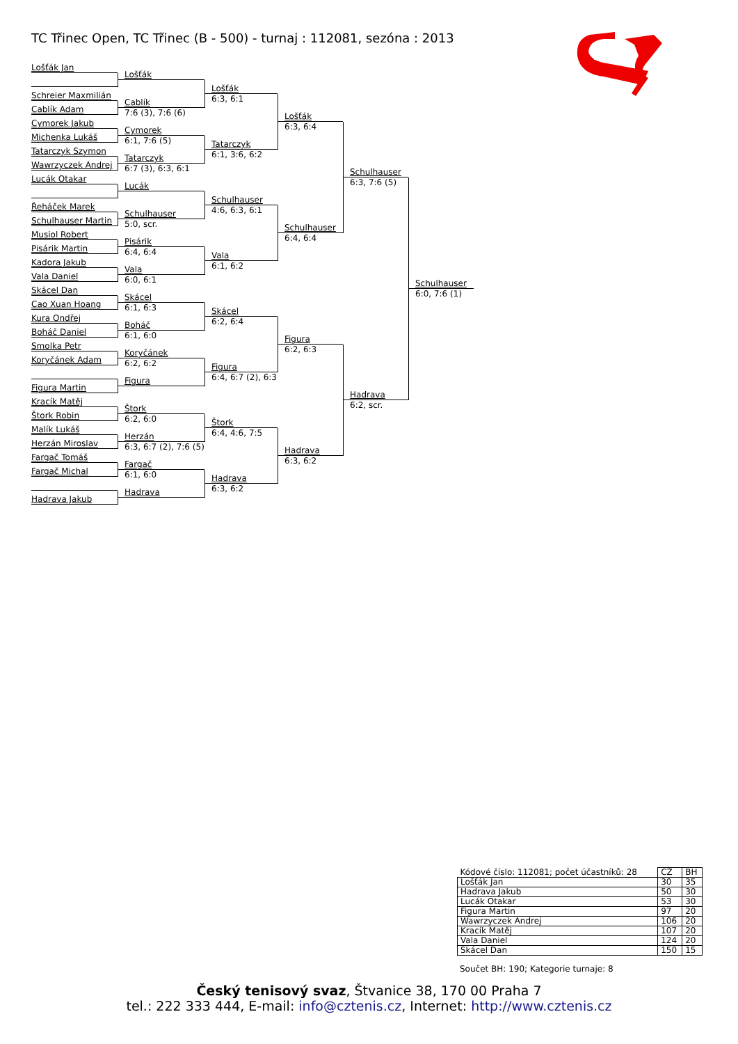TC Třinec Open, TC Třinec (B - 500) - turnaj : 112081, sezóna : 2013
Lošťák Jan
Schreier Maxmilián
Cablík Adam
Cymorek Jakub
Michenka Lukáš
Tatarczyk Szymon
Wawrzyczek Andrej
Lucák Otakar
Řeháček Marek
Schulhauser Martin
Musiol Robert
Pisárik Martin
Kadora Jakub
Vala Daniel
Skácel Dan
Cao Xuan Hoang
Kura Ondřej
Boháč Daniel
Smolka Petr
Koryčánek Adam
Figura Martin
Kracík Matěj
Štork Robin
Malík Lukáš
Herzán Miroslav
Fargač Tomáš
Fargač Michal
Hadrava Jakub
Lošťák
Cablík
7:6 (3), 7:6 (6)
Cymorek
6:1, 7:6 (5)
Tatarczyk
6:7 (3), 6:3, 6:1
Lucák
Schulhauser
5:0, scr.
Pisárik
6:4, 6:4
Vala
6:0, 6:1
Skácel
6:1, 6:3
Boháč
6:1, 6:0
Koryčánek
6:2, 6:2
Figura
Štork
6:2, 6:0
Herzán
6:3, 6:7 (2), 7:6 (5)
Fargač
6:1, 6:0
Hadrava
Lošťák
6:3, 6:1
Tatarczyk
6:1, 3:6, 6:2
Schulhauser
4:6, 6:3, 6:1
Vala
6:1, 6:2
Skácel
6:2, 6:4
Figura
6:4, 6:7 (2), 6:3
Štork
6:4, 4:6, 7:5
Hadrava
6:3, 6:2
Lošťák
6:3, 6:4
Schulhauser
6:4, 6:4
Figura
6:2, 6:3
Hadrava
6:3, 6:2
Schulhauser
6:3, 7:6 (5)
Hadrava
6:2, scr.
Schulhauser
6:0, 7:6 (1)
| Kódové číslo: 112081; počet účastníků: 28 | CŽ | BH |
| --- | --- | --- |
| Lošťák Jan | 30 | 35 |
| Hadrava Jakub | 50 | 30 |
| Lucák Otakar | 53 | 30 |
| Figura Martin | 97 | 20 |
| Wawrzyczek Andrej | 106 | 20 |
| Kracík Matěj | 107 | 20 |
| Vala Daniel | 124 | 20 |
| Skácel Dan | 150 | 15 |
Součet BH: 190; Kategorie turnaje: 8
Český tenisový svaz, Štvanice 38, 170 00 Praha 7
tel.: 222 333 444, E-mail: info@cztenis.cz, Internet: http://www.cztenis.cz